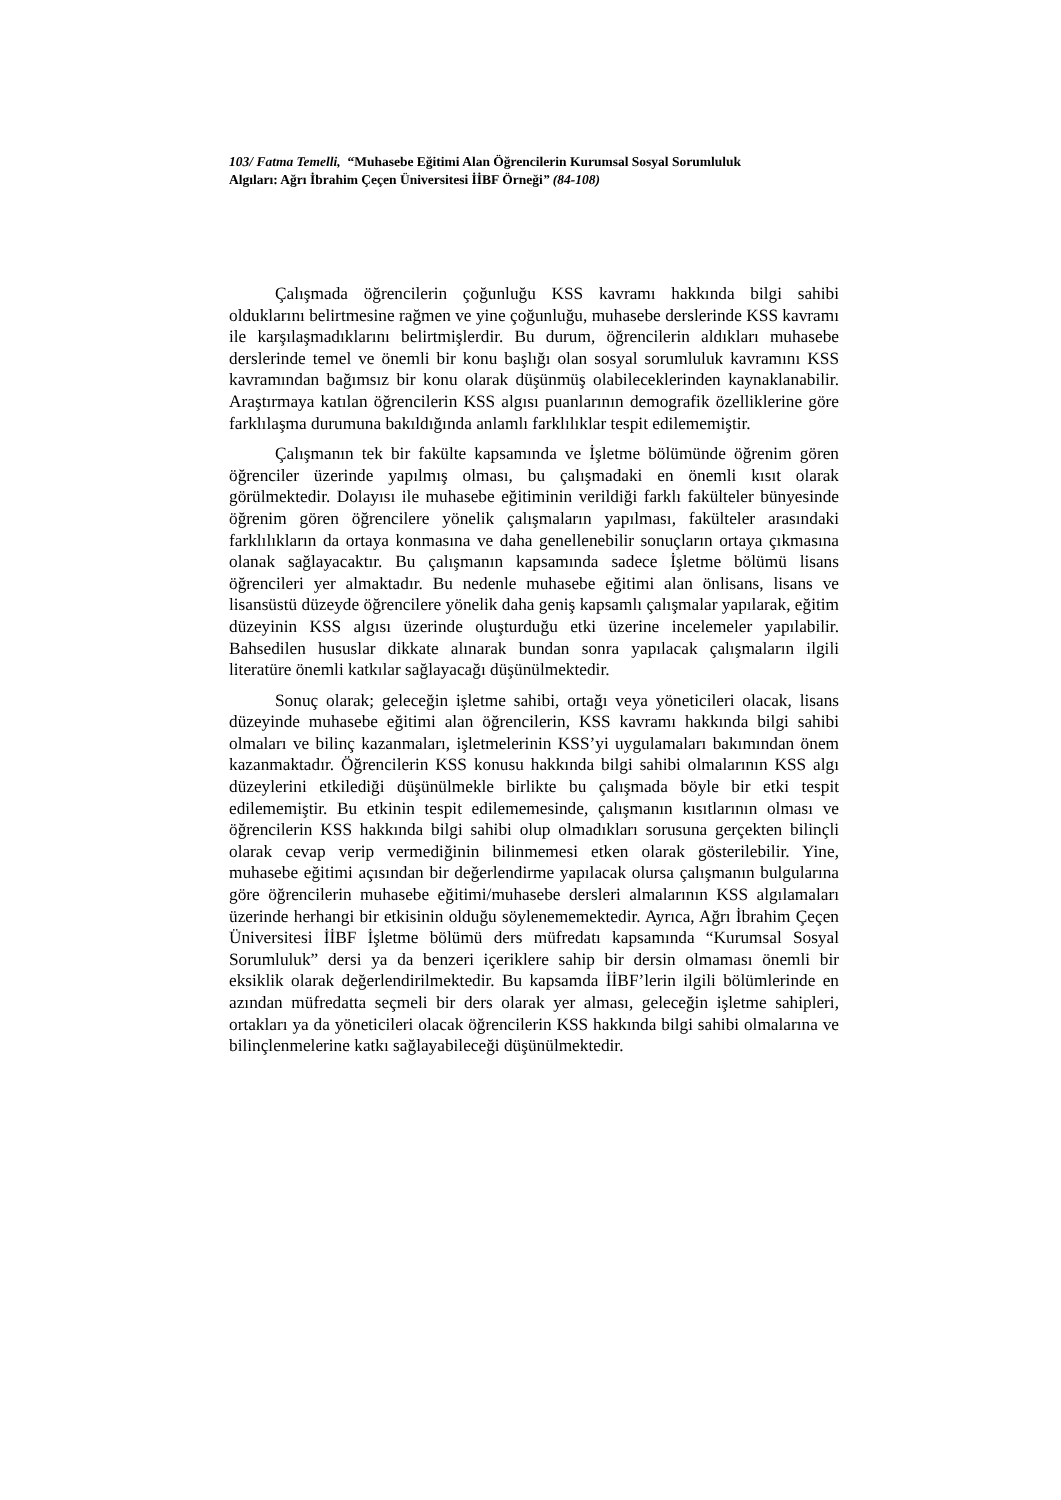103/ Fatma Temelli, “Muhasebe Eğitimi Alan Öğrencilerin Kurumsal Sosyal Sorumluluk Algıları: Ağrı İbrahim Çeçen Üniversitesi İİBF Örneği” (84-108)
Çalışmada öğrencilerin çoğunluğu KSS kavramı hakkında bilgi sahibi olduklarını belirtmesine rağmen ve yine çoğunluğu, muhasebe derslerinde KSS kavramı ile karşılaşmadıklarını belirtmişlerdir. Bu durum, öğrencilerin aldıkları muhasebe derslerinde temel ve önemli bir konu başlığı olan sosyal sorumluluk kavramını KSS kavramından bağımsız bir konu olarak düşünmüş olabileceklerinden kaynaklanabilir. Araştırmaya katılan öğrencilerin KSS algısı puanlarının demografik özelliklerine göre farklılaşma durumuna bakıldığında anlamlı farklılıklar tespit edilememiştir.
Çalışmanın tek bir fakülte kapsamında ve İşletme bölümünde öğrenim gören öğrenciler üzerinde yapılmış olması, bu çalışmadaki en önemli kısıt olarak görülmektedir. Dolayısı ile muhasebe eğitiminin verildiği farklı fakülteler bünyesinde öğrenim gören öğrencilere yönelik çalışmaların yapılması, fakülteler arasındaki farklılıkların da ortaya konmasına ve daha genellenebilir sonuçların ortaya çıkmasına olanak sağlayacaktır. Bu çalışmanın kapsamında sadece İşletme bölümü lisans öğrencileri yer almaktadır. Bu nedenle muhasebe eğitimi alan önlisans, lisans ve lisansüstü düzeyde öğrencilere yönelik daha geniş kapsamlı çalışmalar yapılarak, eğitim düzeyinin KSS algısı üzerinde oluşturduğu etki üzerine incelemeler yapılabilir. Bahsedilen hususlar dikkate alınarak bundan sonra yapılacak çalışmaların ilgili literatüre önemli katkılar sağlayacağı düşünülmektedir.
Sonuç olarak; geleceğin işletme sahibi, ortağı veya yöneticileri olacak, lisans düzeyinde muhasebe eğitimi alan öğrencilerin, KSS kavramı hakkında bilgi sahibi olmaları ve bilinç kazanmaları, işletmelerinin KSS’yi uygulamaları bakımından önem kazanmaktadır. Öğrencilerin KSS konusu hakkında bilgi sahibi olmalarının KSS algı düzeylerini etkilediği düşünülmekle birlikte bu çalışmada böyle bir etki tespit edilememiştir. Bu etkinin tespit edilememesinde, çalışmanın kısıtlarının olması ve öğrencilerin KSS hakkında bilgi sahibi olup olmadıkları sorusuna gerçekten bilinçli olarak cevap verip vermediğinin bilinmemesi etken olarak gösterilebilir. Yine, muhasebe eğitimi açısından bir değerlendirme yapılacak olursa çalışmanın bulgularına göre öğrencilerin muhasebe eğitimi/muhasebe dersleri almalarının KSS algılamaları üzerinde herhangi bir etkisinin olduğu söylenememektedir. Ayrıca, Ağrı İbrahim Çeçen Üniversitesi İİBF İşletme bölümü ders müfredatı kapsamında “Kurumsal Sosyal Sorumluluk” dersi ya da benzeri içeriklere sahip bir dersin olmaması önemli bir eksiklik olarak değerlendirilmektedir. Bu kapsamda İİBF’lerin ilgili bölümlerinde en azından müfredatta seçmeli bir ders olarak yer alması, geleceğin işletme sahipleri, ortakları ya da yöneticileri olacak öğrencilerin KSS hakkında bilgi sahibi olmalarına ve bilinçlenmelerine katkı sağlayabileceği düşünülmektedir.